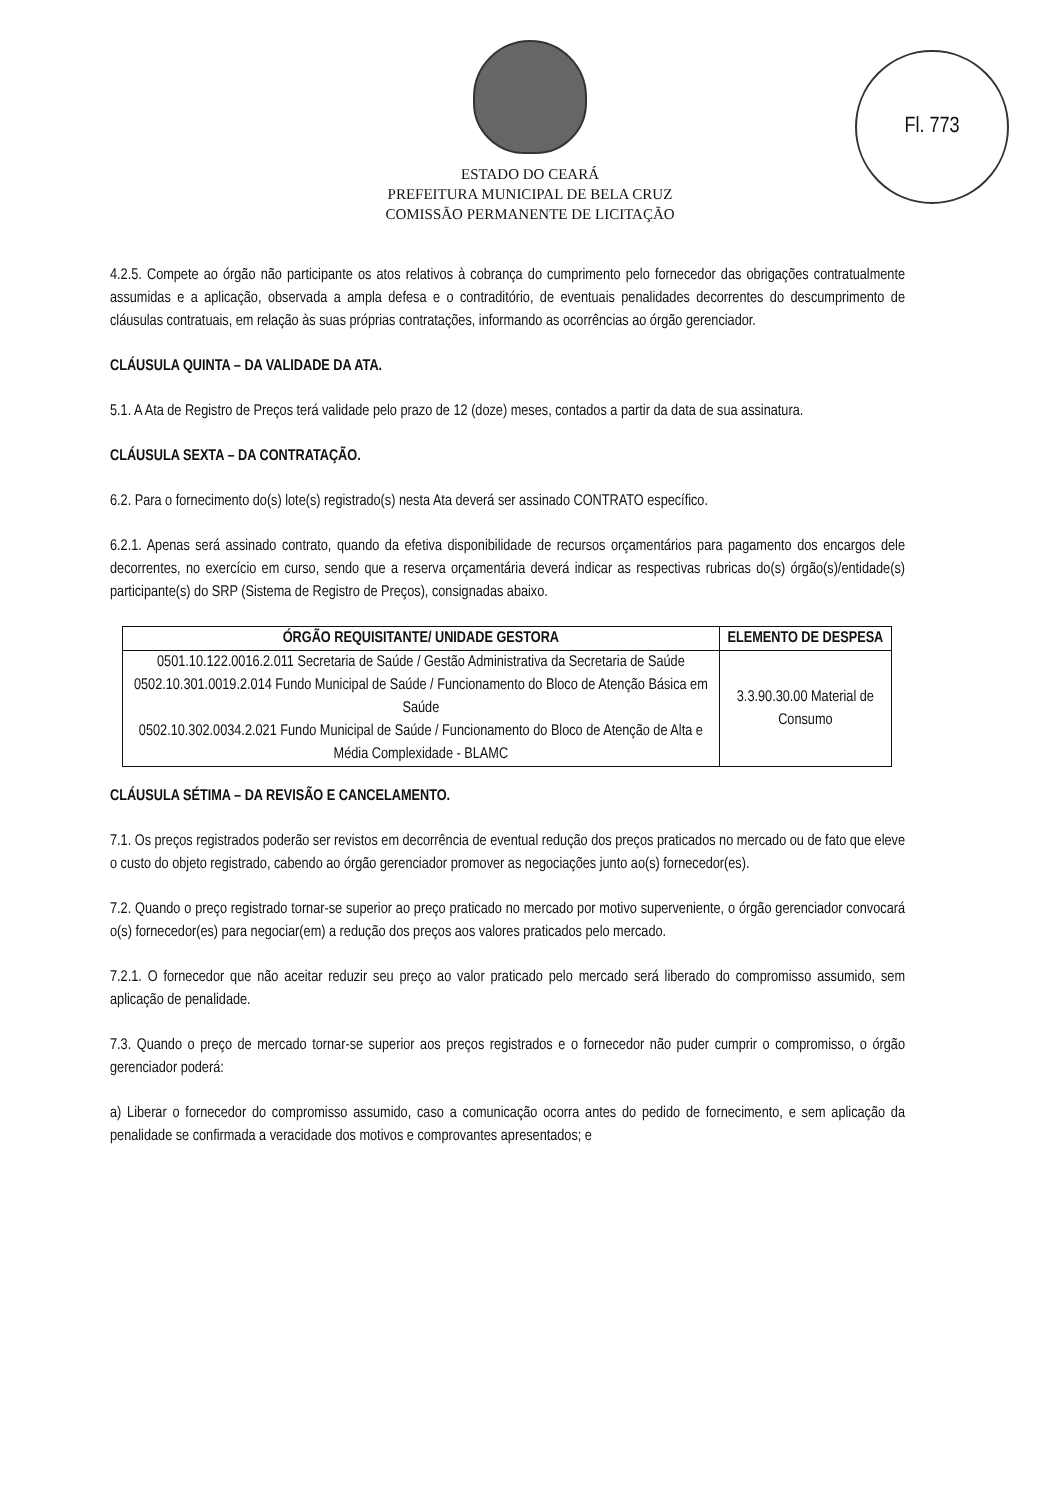Fl. 773
ESTADO DO CEARÁ
PREFEITURA MUNICIPAL DE BELA CRUZ
COMISSÃO PERMANENTE DE LICITAÇÃO
4.2.5. Compete ao órgão não participante os atos relativos à cobrança do cumprimento pelo fornecedor das obrigações contratualmente assumidas e a aplicação, observada a ampla defesa e o contraditório, de eventuais penalidades decorrentes do descumprimento de cláusulas contratuais, em relação às suas próprias contratações, informando as ocorrências ao órgão gerenciador.
CLÁUSULA QUINTA – DA VALIDADE DA ATA.
5.1. A Ata de Registro de Preços terá validade pelo prazo de 12 (doze) meses, contados a partir da data de sua assinatura.
CLÁUSULA SEXTA – DA CONTRATAÇÃO.
6.2. Para o fornecimento do(s) lote(s) registrado(s) nesta Ata deverá ser assinado CONTRATO específico.
6.2.1. Apenas será assinado contrato, quando da efetiva disponibilidade de recursos orçamentários para pagamento dos encargos dele decorrentes, no exercício em curso, sendo que a reserva orçamentária deverá indicar as respectivas rubricas do(s) órgão(s)/entidade(s) participante(s) do SRP (Sistema de Registro de Preços), consignadas abaixo.
| ÓRGÃO REQUISITANTE/ UNIDADE GESTORA | ELEMENTO DE DESPESA |
| --- | --- |
| 0501.10.122.0016.2.011 Secretaria de Saúde / Gestão Administrativa da Secretaria de Saúde 0502.10.301.0019.2.014 Fundo Municipal de Saúde / Funcionamento do Bloco de Atenção Básica em Saúde 0502.10.302.0034.2.021 Fundo Municipal de Saúde / Funcionamento do Bloco de Atenção de Alta e Média Complexidade - BLAMC | 3.3.90.30.00 Material de Consumo |
CLÁUSULA SÉTIMA – DA REVISÃO E CANCELAMENTO.
7.1. Os preços registrados poderão ser revistos em decorrência de eventual redução dos preços praticados no mercado ou de fato que eleve o custo do objeto registrado, cabendo ao órgão gerenciador promover as negociações junto ao(s) fornecedor(es).
7.2. Quando o preço registrado tornar-se superior ao preço praticado no mercado por motivo superveniente, o órgão gerenciador convocará o(s) fornecedor(es) para negociar(em) a redução dos preços aos valores praticados pelo mercado.
7.2.1. O fornecedor que não aceitar reduzir seu preço ao valor praticado pelo mercado será liberado do compromisso assumido, sem aplicação de penalidade.
7.3. Quando o preço de mercado tornar-se superior aos preços registrados e o fornecedor não puder cumprir o compromisso, o órgão gerenciador poderá:
a) Liberar o fornecedor do compromisso assumido, caso a comunicação ocorra antes do pedido de fornecimento, e sem aplicação da penalidade se confirmada a veracidade dos motivos e comprovantes apresentados; e